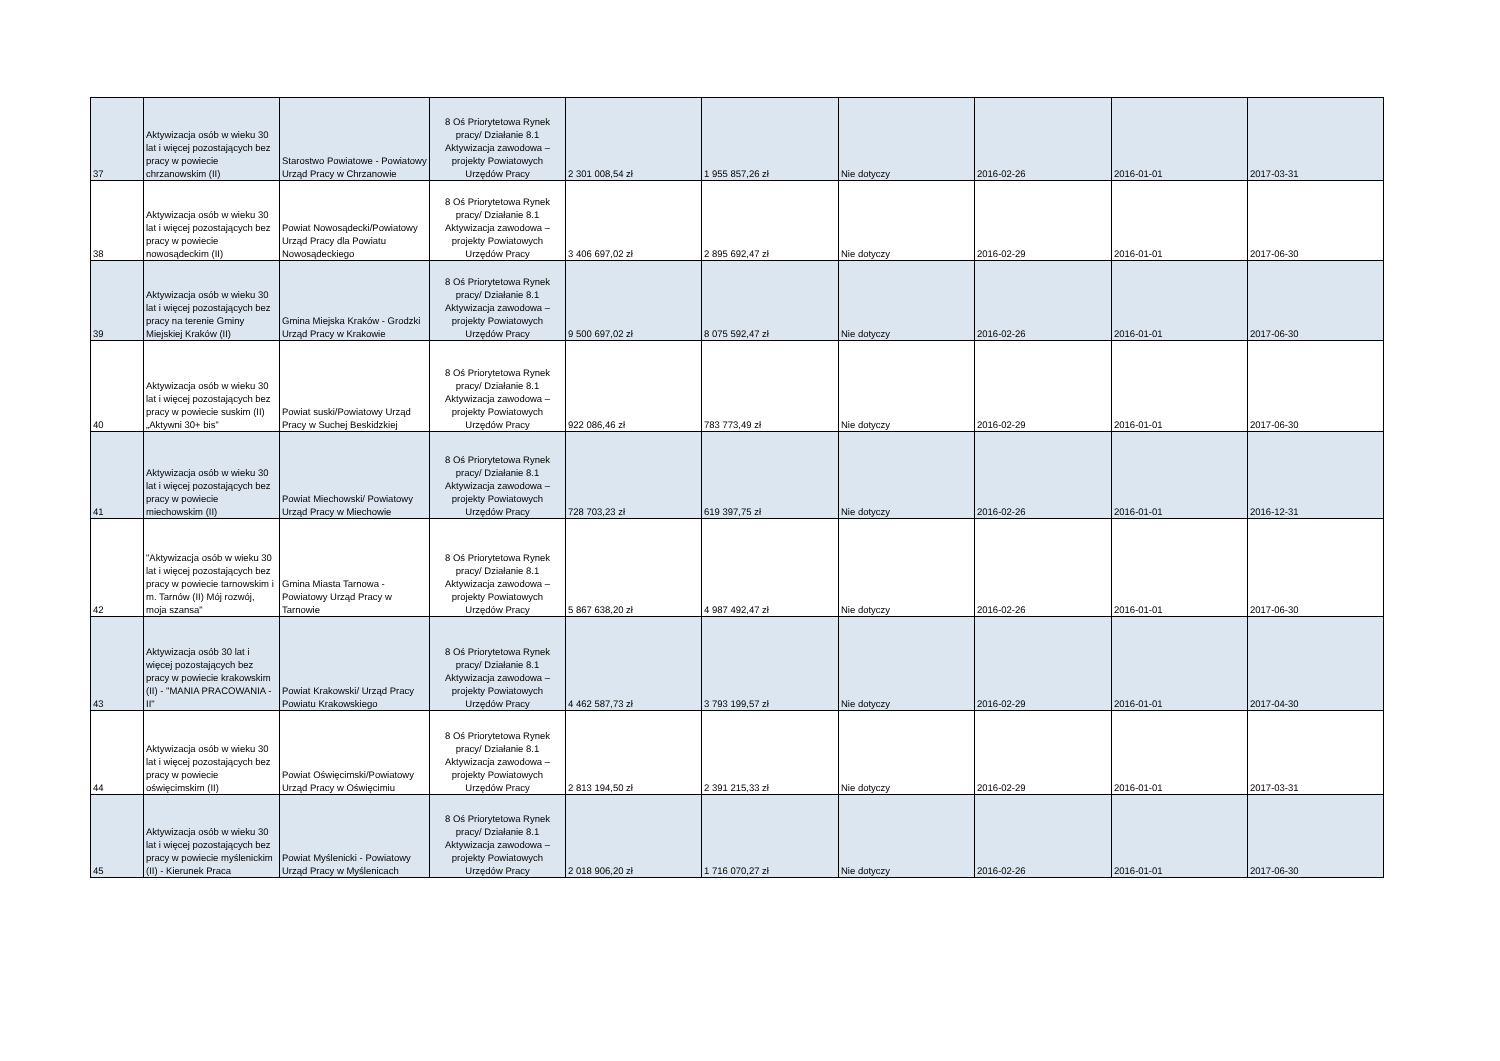| 37 | Aktywizacja osób w wieku 30 lat i więcej pozostających bez pracy w powiecie chrzanowskim (II) | Starostwo Powiatowe - Powiatowy Urząd Pracy w Chrzanowie | 8 Oś Priorytetowa Rynek pracy/ Działanie 8.1 Aktywizacja zawodowa – projekty Powiatowych Urzędów Pracy | 2 301 008,54 zł | 1 955 857,26 zł | Nie dotyczy | 2016-02-26 | 2016-01-01 | 2017-03-31 |
| 38 | Aktywizacja osób w wieku 30 lat i więcej pozostających bez pracy w powiecie nowosądeckim (II) | Powiat Nowosądecki/Powiatowy Urząd Pracy dla Powiatu Nowosądeckiego | 8 Oś Priorytetowa Rynek pracy/ Działanie 8.1 Aktywizacja zawodowa – projekty Powiatowych Urzędów Pracy | 3 406 697,02 zł | 2 895 692,47 zł | Nie dotyczy | 2016-02-29 | 2016-01-01 | 2017-06-30 |
| 39 | Aktywizacja osób w wieku 30 lat i więcej pozostających bez pracy na terenie Gminy Miejskiej Kraków (II) | Gmina Miejska Kraków - Grodzki Urząd Pracy w Krakowie | 8 Oś Priorytetowa Rynek pracy/ Działanie 8.1 Aktywizacja zawodowa – projekty Powiatowych Urzędów Pracy | 9 500 697,02 zł | 8 075 592,47 zł | Nie dotyczy | 2016-02-26 | 2016-01-01 | 2017-06-30 |
| 40 | Aktywizacja osób w wieku 30 lat i więcej pozostających bez pracy w powiecie suskim (II) „Aktywni 30+ bis” | Powiat suski/Powiatowy Urząd Pracy w Suchej Beskidzkiej | 8 Oś Priorytetowa Rynek pracy/ Działanie 8.1 Aktywizacja zawodowa – projekty Powiatowych Urzędów Pracy | 922 086,46 zł | 783 773,49 zł | Nie dotyczy | 2016-02-29 | 2016-01-01 | 2017-06-30 |
| 41 | Aktywizacja osób w wieku 30 lat i więcej pozostających bez pracy w powiecie miechowskim (II) | Powiat Miechowski/ Powiatowy Urząd Pracy w Miechowie | 8 Oś Priorytetowa Rynek pracy/ Działanie 8.1 Aktywizacja zawodowa – projekty Powiatowych Urzędów Pracy | 728 703,23 zł | 619 397,75 zł | Nie dotyczy | 2016-02-26 | 2016-01-01 | 2016-12-31 |
| 42 | "Aktywizacja osób w wieku 30 lat i więcej pozostających bez pracy w powiecie tarnowskim i m. Tarnów (II) Mój rozwój, moja szansa" | Gmina Miasta Tarnowa - Powiatowy Urząd Pracy w Tarnowie | 8 Oś Priorytetowa Rynek pracy/ Działanie 8.1 Aktywizacja zawodowa – projekty Powiatowych Urzędów Pracy | 5 867 638,20 zł | 4 987 492,47 zł | Nie dotyczy | 2016-02-26 | 2016-01-01 | 2017-06-30 |
| 43 | Aktywizacja osób 30 lat i więcej pozostających bez pracy w powiecie krakowskim (II) - "MANIA PRACOWANIA - II" | Powiat Krakowski/ Urząd Pracy Powiatu Krakowskiego | 8 Oś Priorytetowa Rynek pracy/ Działanie 8.1 Aktywizacja zawodowa – projekty Powiatowych Urzędów Pracy | 4 462 587,73 zł | 3 793 199,57 zł | Nie dotyczy | 2016-02-29 | 2016-01-01 | 2017-04-30 |
| 44 | Aktywizacja osób w wieku 30 lat i więcej pozostających bez pracy w powiecie oświęcimskim (II) | Powiat Oświęcimski/Powiatowy Urząd Pracy w Oświęcimiu | 8 Oś Priorytetowa Rynek pracy/ Działanie 8.1 Aktywizacja zawodowa – projekty Powiatowych Urzędów Pracy | 2 813 194,50 zł | 2 391 215,33 zł | Nie dotyczy | 2016-02-29 | 2016-01-01 | 2017-03-31 |
| 45 | Aktywizacja osób w wieku 30 lat i więcej pozostających bez pracy w powiecie myślenickim (II) - Kierunek Praca | Powiat Myślenicki - Powiatowy Urząd Pracy w Myślenicach | 8 Oś Priorytetowa Rynek pracy/ Działanie 8.1 Aktywizacja zawodowa – projekty Powiatowych Urzędów Pracy | 2 018 906,20 zł | 1 716 070,27 zł | Nie dotyczy | 2016-02-26 | 2016-01-01 | 2017-06-30 |